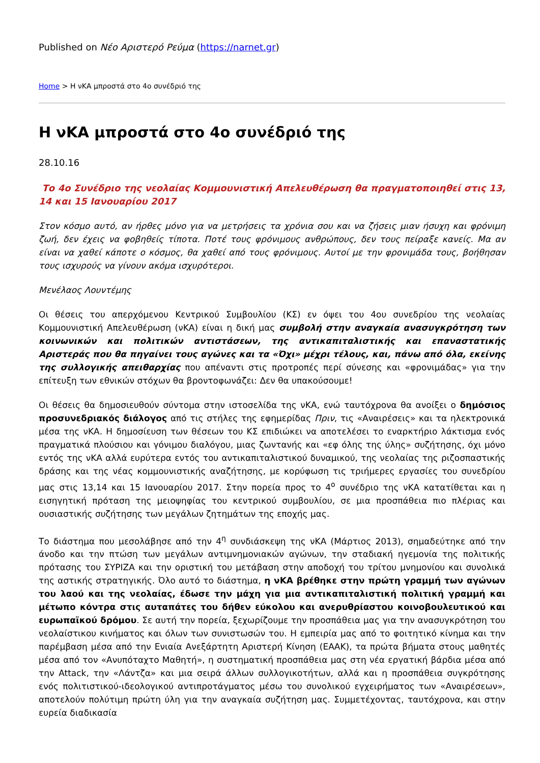Published on Νέο Αριστερό Ρεύμα (https://narnet.gr)
Home > Η νΚΑ μπροστά στο 4ο συνέδριό της
Η νΚΑ μπροστά στο 4ο συνέδριό της
28.10.16
Το 4ο Συνέδριο της νεολαίας Κομμουνιστική Απελευθέρωση θα πραγματοποιηθεί στις 13, 14 και 15 Ιανουαρίου 2017
Στον κόσμο αυτό, αν ήρθες μόνο για να μετρήσεις τα χρόνια σου και να ζήσεις μιαν ήσυχη και φρόνιμη ζωή, δεν έχεις να φοβηθείς τίποτα. Ποτέ τους φρόνιμους ανθρώπους, δεν τους πείραξε κανείς. Μα αν είναι να χαθεί κάποτε ο κόσμος, θα χαθεί από τους φρόνιμους. Αυτοί με την φρονιμάδα τους, βοήθησαν τους ισχυρούς να γίνουν ακόμα ισχυρότεροι.
Μενέλαος Λουντέμης
Οι θέσεις του απερχόμενου Κεντρικού Συμβουλίου (ΚΣ) εν όψει του 4ου συνεδρίου της νεολαίας Κομμουνιστική Απελευθέρωση (νΚΑ) είναι η δική μας συμβολή στην αναγκαία ανασυγκρότηση των κοινωνικών και πολιτικών αντιστάσεων, της αντικαπιταλιστικής και επαναστατικής Αριστεράς που θα πηγαίνει τους αγώνες και τα «Όχι» μέχρι τέλους, και, πάνω από όλα, εκείνης της συλλογικής απειθαρχίας που απέναντι στις προτροπές περί σύνεσης και «φρονιμάδας» για την επίτευξη των εθνικών στόχων θα βροντοφωνάζει: Δεν θα υπακούσουμε!
Οι θέσεις θα δημοσιευθούν σύντομα στην ιστοσελίδα της νΚΑ, ενώ ταυτόχρονα θα ανοίξει ο δημόσιος προσυνεδριακός διάλογος από τις στήλες της εφημερίδας Πριν, τις «Αναιρέσεις» και τα ηλεκτρονικά μέσα της νΚΑ. Η δημοσίευση των θέσεων του ΚΣ επιδιώκει να αποτελέσει το εναρκτήριο λάκτισμα ενός πραγματικά πλούσιου και γόνιμου διαλόγου, μιας ζωντανής και «εφ όλης της ύλης» συζήτησης, όχι μόνο εντός της νΚΑ αλλά ευρύτερα εντός του αντικαπιταλιστικού δυναμικού, της νεολαίας της ριζοσπαστικής δράσης και της νέας κομμουνιστικής αναζήτησης, με κορύφωση τις τριήμερες εργασίες του συνεδρίου μας στις 13,14 και 15 Ιανουαρίου 2017. Στην πορεία προς το 4<sup>ο</sup> συνέδριο της νΚΑ κατατίθεται και η εισηγητική πρόταση της μειοψηφίας του κεντρικού συμβουλίου, σε μια προσπάθεια πιο πλέριας και ουσιαστικής συζήτησης των μεγάλων ζητημάτων της εποχής μας.
Το διάστημα που μεσολάβησε από την 4<sup>η</sup> συνδιάσκεψη της νΚΑ (Μάρτιος 2013), σημαδεύτηκε από την άνοδο και την πτώση των μεγάλων αντιμνημονιακών αγώνων, την σταδιακή ηγεμονία της πολιτικής πρότασης του ΣΥΡΙΖΑ και την οριστική του μετάβαση στην αποδοχή του τρίτου μνημονίου και συνολικά της αστικής στρατηγικής. Όλο αυτό το διάστημα, η νΚΑ βρέθηκε στην πρώτη γραμμή των αγώνων του λαού και της νεολαίας, έδωσε την μάχη για μια αντικαπιταλιστική πολιτική γραμμή και μέτωπο κόντρα στις αυταπάτες του δήθεν εύκολου και ανερυθρίαστου κοινοβουλευτικού και ευρωπαϊκού δρόμου. Σε αυτή την πορεία, ξεχωρίζουμε την προσπάθεια μας για την ανασυγκρότηση του νεολαίστικου κινήματος και όλων των συνιστωσών του. Η εμπειρία μας από το φοιτητικό κίνημα και την παρέμβαση μέσα από την Ενιαία Ανεξάρτητη Αριστερή Κίνηση (ΕΑΑΚ), τα πρώτα βήματα στους μαθητές μέσα από τον «Ανυπόταχτο Μαθητή», η συστηματική προσπάθεια μας στη νέα εργατική βάρδια μέσα από την Attack, την «Λάντζα» και μια σειρά άλλων συλλογικοτήτων, αλλά και η προσπάθεια συγκρότησης ενός πολιτιστικού-ιδεολογικού αντιπροτάγματος μέσω του συνολικού εγχειρήματος των «Αναιρέσεων», αποτελούν πολύτιμη πρώτη ύλη για την αναγκαία συζήτηση μας. Συμμετέχοντας, ταυτόχρονα, και στην ευρεία διαδικασία